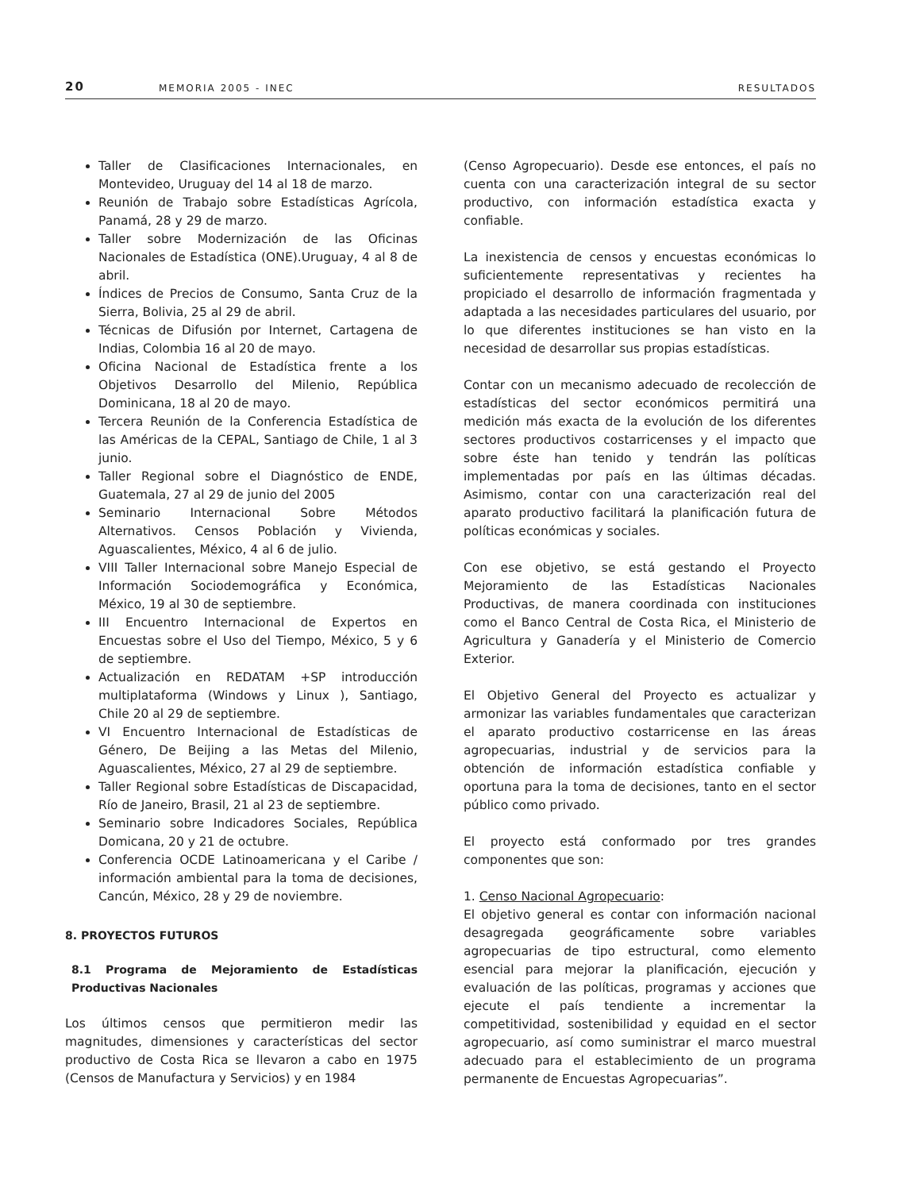20 MEMORIA 2005 - INEC RESULTADOS
Taller de Clasificaciones Internacionales, en Montevideo, Uruguay del 14 al 18 de marzo.
Reunión de Trabajo sobre Estadísticas Agrícola, Panamá, 28 y 29 de marzo.
Taller sobre Modernización de las Oficinas Nacionales de Estadística (ONE).Uruguay, 4 al 8 de abril.
Índices de Precios de Consumo, Santa Cruz de la Sierra, Bolivia, 25 al 29 de abril.
Técnicas de Difusión por Internet, Cartagena de Indias, Colombia 16 al 20 de mayo.
Oficina Nacional de Estadística frente a los Objetivos Desarrollo del Milenio, República Dominicana, 18 al 20 de mayo.
Tercera Reunión de la Conferencia Estadística de las Américas de la CEPAL, Santiago de Chile, 1 al 3 junio.
Taller Regional sobre el Diagnóstico de ENDE, Guatemala, 27 al 29 de junio del 2005
Seminario Internacional Sobre Métodos Alternativos. Censos Población y Vivienda, Aguascalientes, México, 4 al 6 de julio.
VIII Taller Internacional sobre Manejo Especial de Información Sociodemográfica y Económica, México, 19 al 30 de septiembre.
III Encuentro Internacional de Expertos en Encuestas sobre el Uso del Tiempo, México, 5 y 6 de septiembre.
Actualización en REDATAM +SP introducción multiplataforma (Windows y Linux ), Santiago, Chile 20 al 29 de septiembre.
VI Encuentro Internacional de Estadísticas de Género, De Beijing a las Metas del Milenio, Aguascalientes, México, 27 al 29 de septiembre.
Taller Regional sobre Estadísticas de Discapacidad, Río de Janeiro, Brasil, 21 al 23 de septiembre.
Seminario sobre Indicadores Sociales, República Domicana, 20 y 21 de octubre.
Conferencia OCDE Latinoamericana y el Caribe / información ambiental para la toma de decisiones, Cancún, México, 28 y 29 de noviembre.
8. PROYECTOS FUTUROS
8.1 Programa de Mejoramiento de Estadísticas Productivas Nacionales
Los últimos censos que permitieron medir las magnitudes, dimensiones y características del sector productivo de Costa Rica se llevaron a cabo en 1975 (Censos de Manufactura y Servicios) y en 1984
(Censo Agropecuario). Desde ese entonces, el país no cuenta con una caracterización integral de su sector productivo, con información estadística exacta y confiable.
La inexistencia de censos y encuestas económicas lo suficientemente representativas y recientes ha propiciado el desarrollo de información fragmentada y adaptada a las necesidades particulares del usuario, por lo que diferentes instituciones se han visto en la necesidad de desarrollar sus propias estadísticas.
Contar con un mecanismo adecuado de recolección de estadísticas del sector económicos permitirá una medición más exacta de la evolución de los diferentes sectores productivos costarricenses y el impacto que sobre éste han tenido y tendrán las políticas implementadas por país en las últimas décadas. Asimismo, contar con una caracterización real del aparato productivo facilitará la planificación futura de políticas económicas y sociales.
Con ese objetivo, se está gestando el Proyecto Mejoramiento de las Estadísticas Nacionales Productivas, de manera coordinada con instituciones como el Banco Central de Costa Rica, el Ministerio de Agricultura y Ganadería y el Ministerio de Comercio Exterior.
El Objetivo General del Proyecto es actualizar y armonizar las variables fundamentales que caracterizan el aparato productivo costarricense en las áreas agropecuarias, industrial y de servicios para la obtención de información estadística confiable y oportuna para la toma de decisiones, tanto en el sector público como privado.
El proyecto está conformado por tres grandes componentes que son:
1. Censo Nacional Agropecuario:
El objetivo general es contar con información nacional desagregada geográficamente sobre variables agropecuarias de tipo estructural, como elemento esencial para mejorar la planificación, ejecución y evaluación de las políticas, programas y acciones que ejecute el país tendiente a incrementar la competitividad, sostenibilidad y equidad en el sector agropecuario, así como suministrar el marco muestral adecuado para el establecimiento de un programa permanente de Encuestas Agropecuarias”.